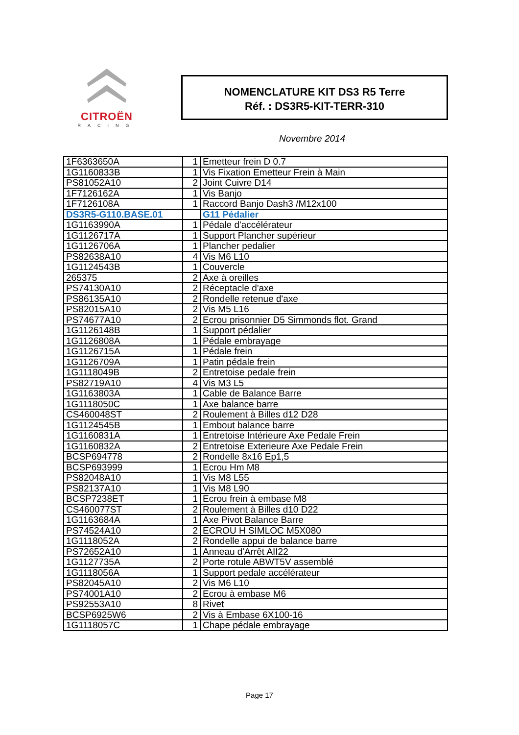CITROËN
RACING
NOMENCLATURE KIT DS3 R5 Terre
Réf. : DS3R5-KIT-TERR-310
Novembre 2014
| 1F6363650A | 1 | Emetteur frein D 0.7 |
| 1G1160833B | 1 | Vis Fixation Emetteur Frein à Main |
| PS81052A10 | 2 | Joint Cuivre D14 |
| 1F7126162A | 1 | Vis Banjo |
| 1F7126108A | 1 | Raccord Banjo Dash3 /M12x100 |
| DS3R5-G110.BASE.01 | | G11 Pédalier |
| 1G1163990A | 1 | Pédale d'accélérateur |
| 1G1126717A | 1 | Support Plancher supérieur |
| 1G1126706A | 1 | Plancher pedalier |
| PS82638A10 | 4 | Vis M6 L10 |
| 1G1124543B | 1 | Couvercle |
| 265375 | 2 | Axe à oreilles |
| PS74130A10 | 2 | Réceptacle d'axe |
| PS86135A10 | 2 | Rondelle retenue d'axe |
| PS82015A10 | 2 | Vis M5 L16 |
| PS74677A10 | 2 | Ecrou prisonnier D5 Simmonds flot. Grand |
| 1G1126148B | 1 | Support pédalier |
| 1G1126808A | 1 | Pédale embrayage |
| 1G1126715A | 1 | Pédale frein |
| 1G1126709A | 1 | Patin pédale frein |
| 1G1118049B | 2 | Entretoise pedale frein |
| PS82719A10 | 4 | Vis M3 L5 |
| 1G1163803A | 1 | Cable de Balance Barre |
| 1G1118050C | 1 | Axe balance barre |
| CS460048ST | 2 | Roulement à Billes d12 D28 |
| 1G1124545B | 1 | Embout balance barre |
| 1G1160831A | 1 | Entretoise Intérieure Axe Pedale Frein |
| 1G1160832A | 2 | Entretoise Exterieure Axe Pedale Frein |
| BCSP694778 | 2 | Rondelle 8x16 Ep1,5 |
| BCSP693999 | 1 | Ecrou Hm M8 |
| PS82048A10 | 1 | Vis M8 L55 |
| PS82137A10 | 1 | Vis M8 L90 |
| BCSP7238ET | 1 | Ecrou frein à embase M8 |
| CS460077ST | 2 | Roulement à Billes d10 D22 |
| 1G1163684A | 1 | Axe Pivot Balance Barre |
| PS74524A10 | 2 | ECROU H SIMLOC M5X080 |
| 1G1118052A | 2 | Rondelle appui de balance barre |
| PS72652A10 | 1 | Anneau d'Arrêt AII22 |
| 1G1127735A | 2 | Porte rotule ABWT5V assemblé |
| 1G1118056A | 1 | Support pedale accélérateur |
| PS82045A10 | 2 | Vis M6 L10 |
| PS74001A10 | 2 | Ecrou à embase M6 |
| PS92553A10 | 8 | Rivet |
| BCSP6925W6 | 2 | Vis à Embase 6X100-16 |
| 1G1118057C | 1 | Chape pédale embrayage |
Page 17